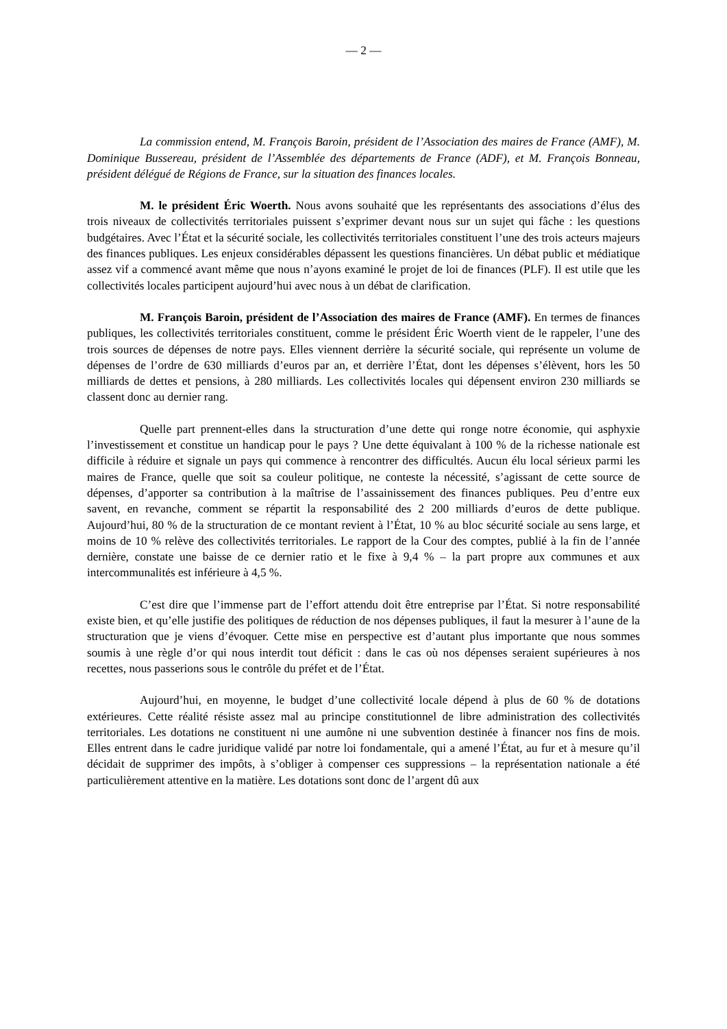— 2 —
La commission entend, M. François Baroin, président de l’Association des maires de France (AMF), M. Dominique Bussereau, président de l’Assemblée des départements de France (ADF), et M. François Bonneau, président délégué de Régions de France, sur la situation des finances locales.
M. le président Éric Woerth. Nous avons souhaité que les représentants des associations d’élus des trois niveaux de collectivités territoriales puissent s’exprimer devant nous sur un sujet qui fâche : les questions budgétaires. Avec l’État et la sécurité sociale, les collectivités territoriales constituent l’une des trois acteurs majeurs des finances publiques. Les enjeux considérables dépassent les questions financières. Un débat public et médiatique assez vif a commencé avant même que nous n’ayons examiné le projet de loi de finances (PLF). Il est utile que les collectivités locales participent aujourd’hui avec nous à un débat de clarification.
M. François Baroin, président de l’Association des maires de France (AMF). En termes de finances publiques, les collectivités territoriales constituent, comme le président Éric Woerth vient de le rappeler, l’une des trois sources de dépenses de notre pays. Elles viennent derrière la sécurité sociale, qui représente un volume de dépenses de l’ordre de 630 milliards d’euros par an, et derrière l’État, dont les dépenses s’élèvent, hors les 50 milliards de dettes et pensions, à 280 milliards. Les collectivités locales qui dépensent environ 230 milliards se classent donc au dernier rang.
Quelle part prennent-elles dans la structuration d’une dette qui ronge notre économie, qui asphyxie l’investissement et constitue un handicap pour le pays ? Une dette équivalant à 100 % de la richesse nationale est difficile à réduire et signale un pays qui commence à rencontrer des difficultés. Aucun élu local sérieux parmi les maires de France, quelle que soit sa couleur politique, ne conteste la nécessité, s’agissant de cette source de dépenses, d’apporter sa contribution à la maîtrise de l’assainissement des finances publiques. Peu d’entre eux savent, en revanche, comment se répartit la responsabilité des 2 200 milliards d’euros de dette publique. Aujourd’hui, 80 % de la structuration de ce montant revient à l’État, 10 % au bloc sécurité sociale au sens large, et moins de 10 % relève des collectivités territoriales. Le rapport de la Cour des comptes, publié à la fin de l’année dernière, constate une baisse de ce dernier ratio et le fixe à 9,4 % – la part propre aux communes et aux intercommunalités est inférieure à 4,5 %.
C’est dire que l’immense part de l’effort attendu doit être entreprise par l’État. Si notre responsabilité existe bien, et qu’elle justifie des politiques de réduction de nos dépenses publiques, il faut la mesurer à l’aune de la structuration que je viens d’évoquer. Cette mise en perspective est d’autant plus importante que nous sommes soumis à une règle d’or qui nous interdit tout déficit : dans le cas où nos dépenses seraient supérieures à nos recettes, nous passerions sous le contrôle du préfet et de l’État.
Aujourd’hui, en moyenne, le budget d’une collectivité locale dépend à plus de 60 % de dotations extérieures. Cette réalité résiste assez mal au principe constitutionnel de libre administration des collectivités territoriales. Les dotations ne constituent ni une aumône ni une subvention destinée à financer nos fins de mois. Elles entrent dans le cadre juridique validé par notre loi fondamentale, qui a amené l’État, au fur et à mesure qu’il décidait de supprimer des impôts, à s’obliger à compenser ces suppressions – la représentation nationale a été particulièrement attentive en la matière. Les dotations sont donc de l’argent dû aux